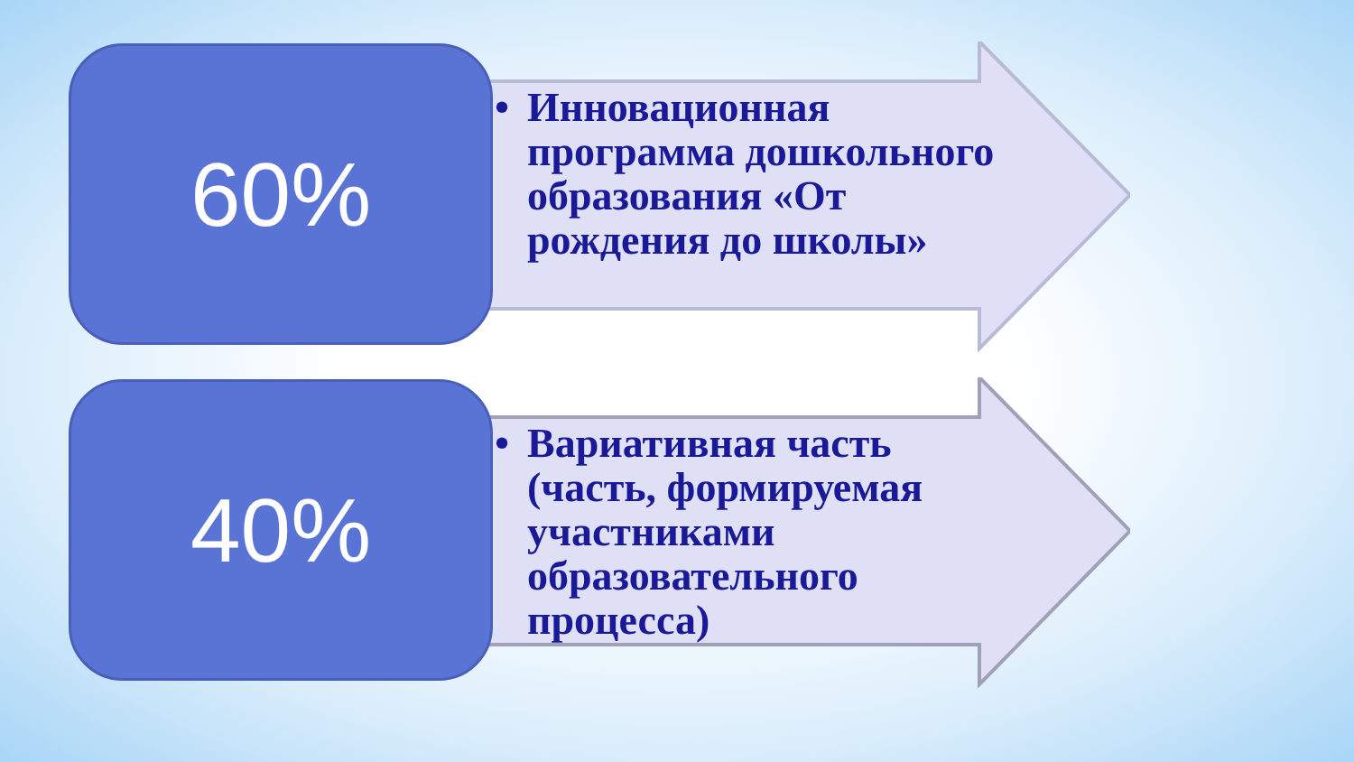60%
• Инновационная программа дошкольного образования «От рождения до школы»
40%
• Вариативная часть (часть, формируемая участниками образовательного процесса)